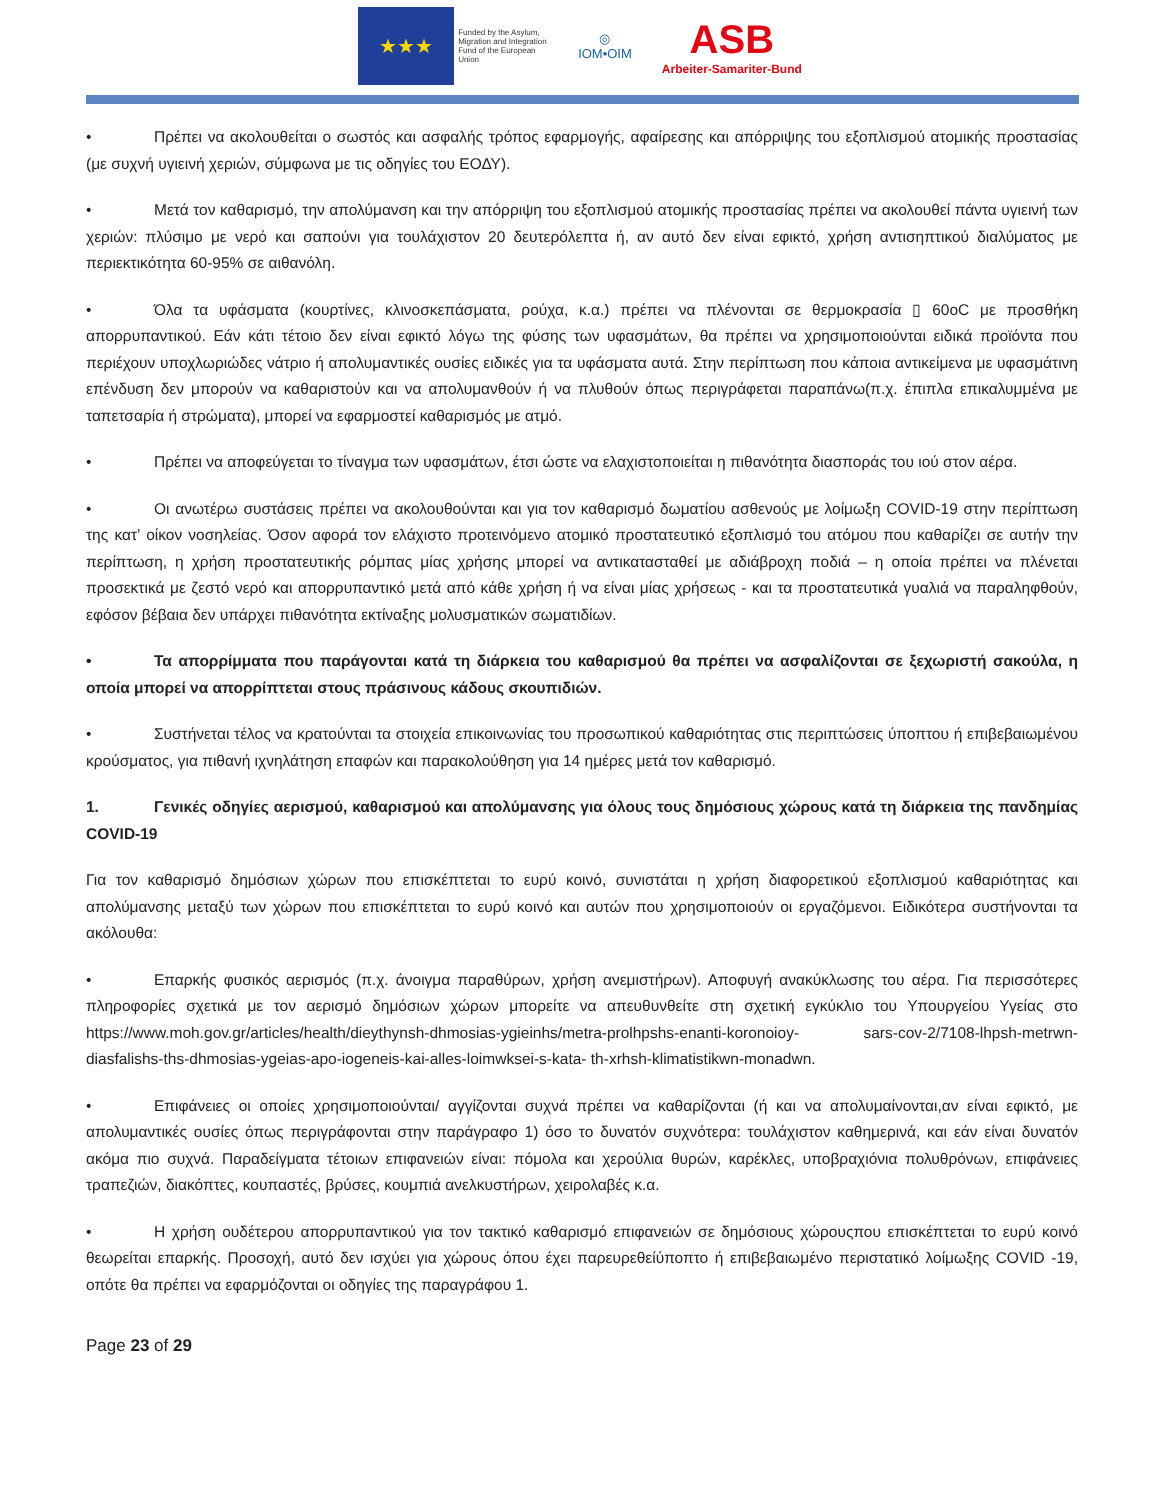★★★
Funded by the Asylum, Migration and Integration Fund of the European Union
◎
IOM•OIM
ASB
Arbeiter-Samariter-Bund
• Πρέπει να ακολουθείται ο σωστός και ασφαλής τρόπος εφαρμογής, αφαίρεσης και απόρριψης του εξοπλισμού ατομικής προστασίας (με συχνή υγιεινή χεριών, σύμφωνα με τις οδηγίες του ΕΟΔΥ).
• Μετά τον καθαρισμό, την απολύμανση και την απόρριψη του εξοπλισμού ατομικής προστασίας πρέπει να ακολουθεί πάντα υγιεινή των χεριών: πλύσιμο με νερό και σαπούνι για τουλάχιστον 20 δευτερόλεπτα ή, αν αυτό δεν είναι εφικτό, χρήση αντισηπτικού διαλύματος με περιεκτικότητα 60-95% σε αιθανόλη.
• Όλα τα υφάσματα (κουρτίνες, κλινοσκεπάσματα, ρούχα, κ.α.) πρέπει να πλένονται σε θερμοκρασία ▯ 60oC με προσθήκη απορρυπαντικού. Εάν κάτι τέτοιο δεν είναι εφικτό λόγω της φύσης των υφασμάτων, θα πρέπει να χρησιμοποιούνται ειδικά προϊόντα που περιέχουν υποχλωριώδες νάτριο ή απολυμαντικές ουσίες ειδικές για τα υφάσματα αυτά. Στην περίπτωση που κάποια αντικείμενα με υφασμάτινη επένδυση δεν μπορούν να καθαριστούν και να απολυμανθούν ή να πλυθούν όπως περιγράφεται παραπάνω(π.χ. έπιπλα επικαλυμμένα με ταπετσαρία ή στρώματα), μπορεί να εφαρμοστεί καθαρισμός με ατμό.
• Πρέπει να αποφεύγεται το τίναγμα των υφασμάτων, έτσι ώστε να ελαχιστοποιείται η πιθανότητα διασποράς του ιού στον αέρα.
• Οι ανωτέρω συστάσεις πρέπει να ακολουθούνται και για τον καθαρισμό δωματίου ασθενούς με λοίμωξη COVID-19 στην περίπτωση της κατ’ οίκον νοσηλείας. Όσον αφορά τον ελάχιστο προτεινόμενο ατομικό προστατευτικό εξοπλισμό του ατόμου που καθαρίζει σε αυτήν την περίπτωση, η χρήση προστατευτικής ρόμπας μίας χρήσης μπορεί να αντικατασταθεί με αδιάβροχη ποδιά – η οποία πρέπει να πλένεται προσεκτικά με ζεστό νερό και απορρυπαντικό μετά από κάθε χρήση ή να είναι μίας χρήσεως - και τα προστατευτικά γυαλιά να παραληφθούν, εφόσον βέβαια δεν υπάρχει πιθανότητα εκτίναξης μολυσματικών σωματιδίων.
• Τα απορρίμματα που παράγονται κατά τη διάρκεια του καθαρισμού θα πρέπει να ασφαλίζονται σε ξεχωριστή σακούλα, η οποία μπορεί να απορρίπτεται στους πράσινους κάδους σκουπιδιών.
• Συστήνεται τέλος να κρατούνται τα στοιχεία επικοινωνίας του προσωπικού καθαριότητας στις περιπτώσεις ύποπτου ή επιβεβαιωμένου κρούσματος, για πιθανή ιχνηλάτηση επαφών και παρακολούθηση για 14 ημέρες μετά τον καθαρισμό.
1. Γενικές οδηγίες αερισμού, καθαρισμού και απολύμανσης για όλους τους δημόσιους χώρους κατά τη διάρκεια της πανδημίας COVID-19
Για τον καθαρισμό δημόσιων χώρων που επισκέπτεται το ευρύ κοινό, συνιστάται η χρήση διαφορετικού εξοπλισμού καθαριότητας και απολύμανσης μεταξύ των χώρων που επισκέπτεται το ευρύ κοινό και αυτών που χρησιμοποιούν οι εργαζόμενοι. Ειδικότερα συστήνονται τα ακόλουθα:
• Επαρκής φυσικός αερισμός (π.χ. άνοιγμα παραθύρων, χρήση ανεμιστήρων). Αποφυγή ανακύκλωσης του αέρα. Για περισσότερες πληροφορίες σχετικά με τον αερισμό δημόσιων χώρων μπορείτε να απευθυνθείτε στη σχετική εγκύκλιο του Υπουργείου Υγείας στο https://www.moh.gov.gr/articles/health/dieythynsh-dhmosias-ygieinhs/metra-prolhpshs-enanti-koronoioy- sars-cov-2/7108-lhpsh-metrwn-diasfalishs-ths-dhmosias-ygeias-apo-iogeneis-kai-alles-loimwksei-s-kata- th-xrhsh-klimatistikwn-monadwn.
• Επιφάνειες οι οποίες χρησιμοποιούνται/ αγγίζονται συχνά πρέπει να καθαρίζονται (ή και να απολυμαίνονται,αν είναι εφικτό, με απολυμαντικές ουσίες όπως περιγράφονται στην παράγραφο 1) όσο το δυνατόν συχνότερα: τουλάχιστον καθημερινά, και εάν είναι δυνατόν ακόμα πιο συχνά. Παραδείγματα τέτοιων επιφανειών είναι: πόμολα και χερούλια θυρών, καρέκλες, υποβραχιόνια πολυθρόνων, επιφάνειες τραπεζιών, διακόπτες, κουπαστές, βρύσες, κουμπιά ανελκυστήρων, χειρολαβές κ.α.
• Η χρήση ουδέτερου απορρυπαντικού για τον τακτικό καθαρισμό επιφανειών σε δημόσιους χώρουςπου επισκέπτεται το ευρύ κοινό θεωρείται επαρκής. Προσοχή, αυτό δεν ισχύει για χώρους όπου έχει παρευρεθείύποπτο ή επιβεβαιωμένο περιστατικό λοίμωξης COVID -19, οπότε θα πρέπει να εφαρμόζονται οι οδηγίες της παραγράφου 1.
Page 23 of 29